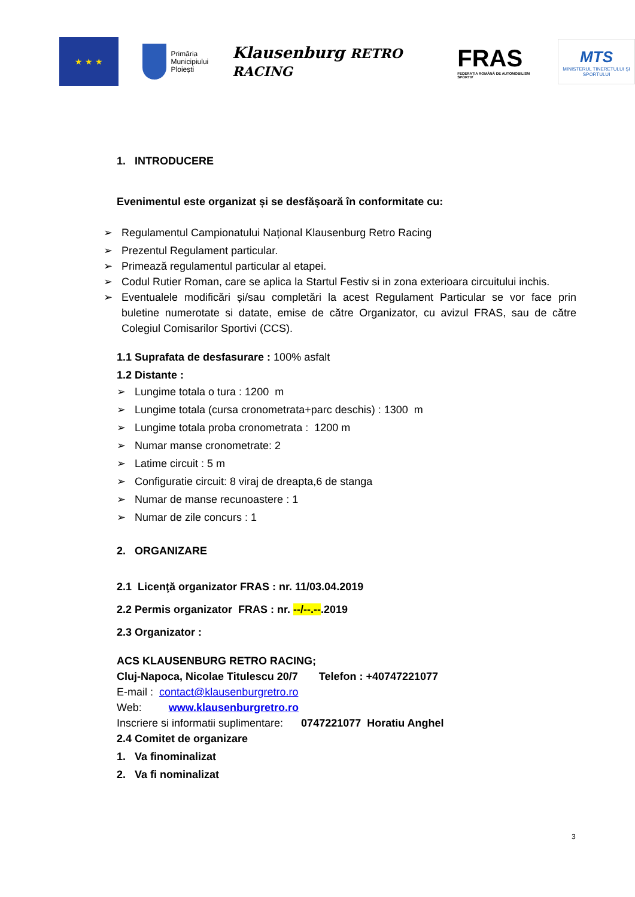★ ★ ★
Primăria
Municipiului
Ploiești
Klausenburg RETRO RACING
FRAS
FEDERAȚIA ROMÂNĂ DE AUTOMOBILISM SPORTIV
MTS
MINISTERUL TINERETULUI ȘI SPORTULUI
1. INTRODUCERE
Evenimentul este organizat și se desfășoară în conformitate cu:
➢ Regulamentul Campionatului Național Klausenburg Retro Racing
➢ Prezentul Regulament particular.
➢ Primează regulamentul particular al etapei.
➢ Codul Rutier Roman, care se aplica la Startul Festiv si in zona exterioara circuitului inchis.
➢ Eventualele modificări și/sau completări la acest Regulament Particular se vor face prin buletine numerotate si datate, emise de către Organizator, cu avizul FRAS, sau de către Colegiul Comisarilor Sportivi (CCS).
1.1 Suprafata de desfasurare : 100% asfalt
1.2 Distante :
➢ Lungime totala o tura : 1200 m
➢ Lungime totala (cursa cronometrata+parc deschis) : 1300 m
➢ Lungime totala proba cronometrata : 1200 m
➢ Numar manse cronometrate: 2
➢ Latime circuit : 5 m
➢ Configuratie circuit: 8 viraj de dreapta,6 de stanga
➢ Numar de manse recunoastere : 1
➢ Numar de zile concurs : 1
2. ORGANIZARE
2.1 Licenţă organizator FRAS : nr. 11/03.04.2019
2.2 Permis organizator FRAS : nr. --/--.--.2019
2.3 Organizator :
ACS KLAUSENBURG RETRO RACING;
Cluj-Napoca, Nicolae Titulescu 20/7 Telefon : +40747221077
E-mail : contact@klausenburgretro.ro
Web: www.klausenburgretro.ro
Inscriere si informatii suplimentare: 0747221077 Horatiu Anghel
2.4 Comitet de organizare
1. Va finominalizat
2. Va fi nominalizat
3